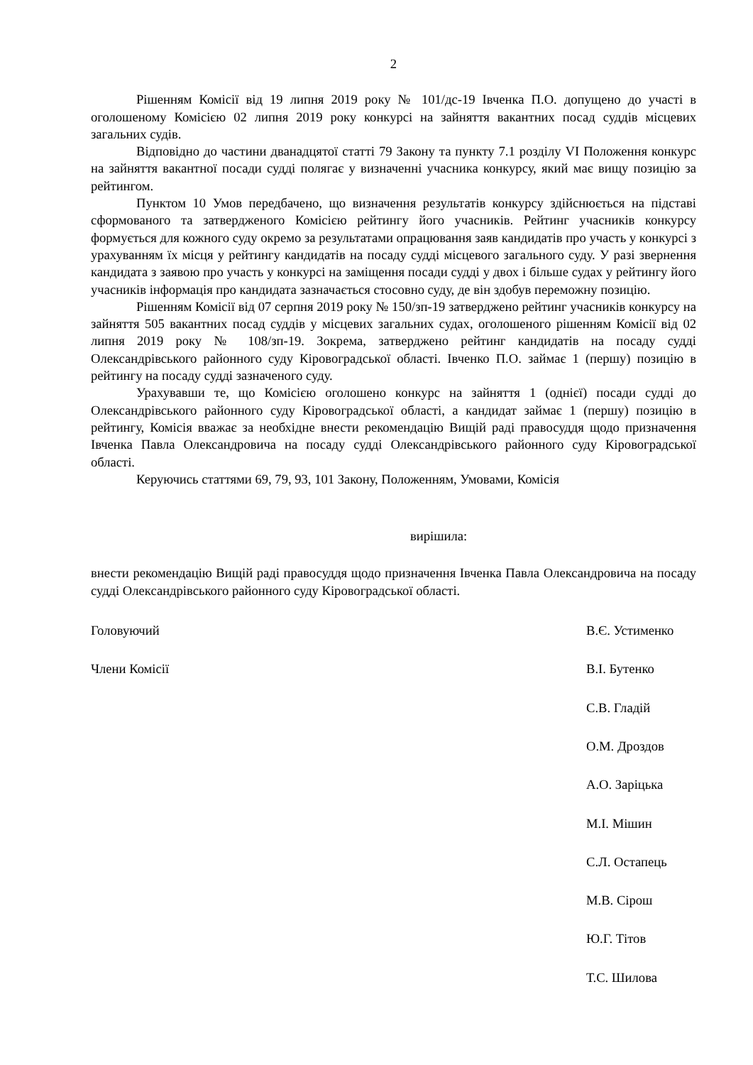2
Рішенням Комісії від 19 липня 2019 року № 101/дс-19 Івченка П.О. допущено до участі в оголошеному Комісією 02 липня 2019 року конкурсі на зайняття вакантних посад суддів місцевих загальних судів.
Відповідно до частини дванадцятої статті 79 Закону та пункту 7.1 розділу VI Положення конкурс на зайняття вакантної посади судді полягає у визначенні учасника конкурсу, який має вищу позицію за рейтингом.
Пунктом 10 Умов передбачено, що визначення результатів конкурсу здійснюється на підставі сформованого та затвердженого Комісією рейтингу його учасників. Рейтинг учасників конкурсу формується для кожного суду окремо за результатами опрацювання заяв кандидатів про участь у конкурсі з урахуванням їх місця у рейтингу кандидатів на посаду судді місцевого загального суду. У разі звернення кандидата з заявою про участь у конкурсі на заміщення посади судді у двох і більше судах у рейтингу його учасників інформація про кандидата зазначається стосовно суду, де він здобув переможну позицію.
Рішенням Комісії від 07 серпня 2019 року № 150/зп-19 затверджено рейтинг учасників конкурсу на зайняття 505 вакантних посад суддів у місцевих загальних судах, оголошеного рішенням Комісії від 02 липня 2019 року № 108/зп-19. Зокрема, затверджено рейтинг кандидатів на посаду судді Олександрівського районного суду Кіровоградської області. Івченко П.О. займає 1 (першу) позицію в рейтингу на посаду судді зазначеного суду.
Урахувавши те, що Комісією оголошено конкурс на зайняття 1 (однієї) посади судді до Олександрівського районного суду Кіровоградської області, а кандидат займає 1 (першу) позицію в рейтингу, Комісія вважає за необхідне внести рекомендацію Вищій раді правосуддя щодо призначення Івченка Павла Олександровича на посаду судді Олександрівського районного суду Кіровоградської області.
Керуючись статтями 69, 79, 93, 101 Закону, Положенням, Умовами, Комісія
вирішила:
внести рекомендацію Вищій раді правосуддя щодо призначення Івченка Павла Олександровича на посаду судді Олександрівського районного суду Кіровоградської області.
Головуючий В.Є. Устименко
Члени Комісії В.І. Бутенко
С.В. Гладій
О.М. Дроздов
А.О. Заріцька
М.І. Мішин
С.Л. Остапець
М.В. Сірош
Ю.Г. Тітов
Т.С. Шилова